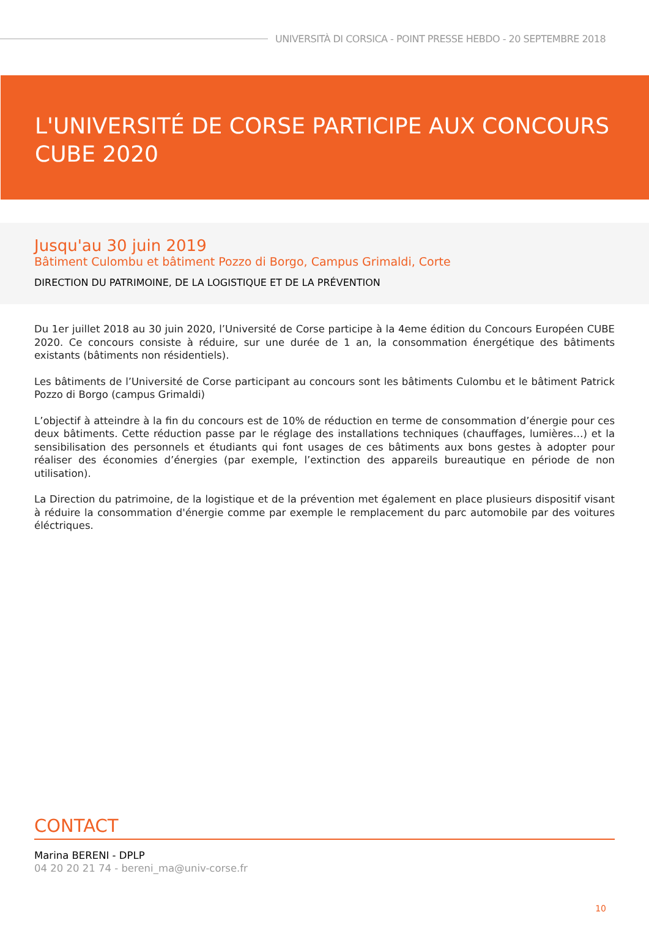UNIVERSITÀ DI CORSICA - POINT PRESSE HEBDO - 20 SEPTEMBRE 2018
L'UNIVERSITÉ DE CORSE PARTICIPE AUX CONCOURS CUBE 2020
Jusqu'au 30 juin 2019
Bâtiment Culombu et bâtiment Pozzo di Borgo, Campus Grimaldi, Corte
DIRECTION DU PATRIMOINE, DE LA LOGISTIQUE ET DE LA PRÉVENTION
Du 1er juillet 2018 au 30 juin 2020, l’Université de Corse participe à la 4eme édition du Concours Européen CUBE 2020. Ce concours consiste à réduire, sur une durée de 1 an, la consommation énergétique des bâtiments existants (bâtiments non résidentiels).
Les bâtiments de l’Université de Corse participant au concours sont les bâtiments Culombu et le bâtiment Patrick Pozzo di Borgo (campus Grimaldi)
L’objectif à atteindre à la fin du concours est de 10% de réduction en terme de consommation d’énergie pour ces deux bâtiments. Cette réduction passe par le réglage des installations techniques (chauffages, lumières…) et la sensibilisation des personnels et étudiants qui font usages de ces bâtiments aux bons gestes à adopter pour réaliser des économies d’énergies (par exemple, l’extinction des appareils bureautique en période de non utilisation).
La Direction du patrimoine, de la logistique et de la prévention met également en place plusieurs dispositif visant à réduire la consommation d'énergie comme par exemple le remplacement du parc automobile par des voitures éléctriques.
CONTACT
Marina BERENI - DPLP
04 20 20 21 74 - bereni_ma@univ-corse.fr
10